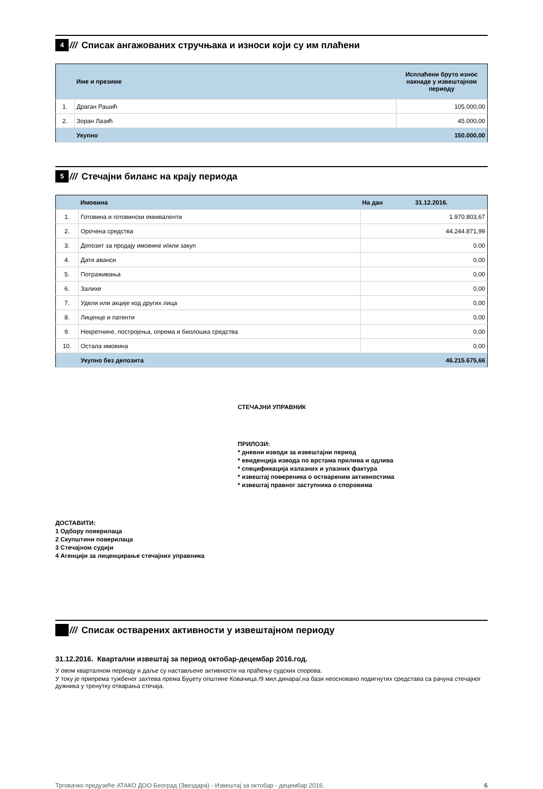4
///
Списак ангажованих стручњака и износи који су им плаћени
| | Име и презиме | Исплаћени бруто износ накнаде у извештајном периоду |
| --- | --- | --- |
| 1. | Драган Рашић | 105.000,00 |
| 2. | Зоран Лазић | 45.000,00 |
| | Укупно | 150.000,00 |
5
///
Стечајни биланс на крају периода
| | Имовина | На дан 31.12.2016. |
| --- | --- | --- |
| 1. | Готовина и готовински еквиваленти | 1.970.803,67 |
| 2. | Орочена средства | 44.244.871,99 |
| 3. | Депозит за продају имовине и/или закуп | 0,00 |
| 4. | Дати аванси | 0,00 |
| 5. | Потраживања | 0,00 |
| 6. | Залихе | 0,00 |
| 7. | Удели или акције код других лица | 0,00 |
| 8. | Лиценце и патенти | 0,00 |
| 9. | Некретнине, постројења, опрема и биолошка средства | 0,00 |
| 10. | Остала имовина | 0,00 |
| | Укупно без депозита | 46.215.675,66 |
СТЕЧАЈНИ УПРАВНИК
ПРИЛОЗИ:
* дневни изводи за извештајни период
* евиденција извода по врстама прилива и одлива
* спецификација излазних и улазних фактура
* извештај повереника о оствареним активностима
* извештај правног заступника о споровима
ДОСТАВИТИ:
1 Одбору поверилаца
2 Скупштини поверилаца
3 Стечајном судији
4 Агенцији за лиценцирање стечајних управника
///
Списак остварених активности у извештајном периоду
31.12.2016. Квартални извештај за период октобар-децембар 2016.год.
У овом кварталном периоду и даље су настављене активности на праћењу судских спорова.
У току је припрема тужбеног захтева према Буџету општине Ковачица /9 мил.динара/,на бази неосновано подигнутих средстава са рачуна стечајног дужника у тренутку отварања стечаја.
Трговачко предузеће АТАКО ДОО Београд (Звездара) - Извештај за октобар - децембар 2016. 6